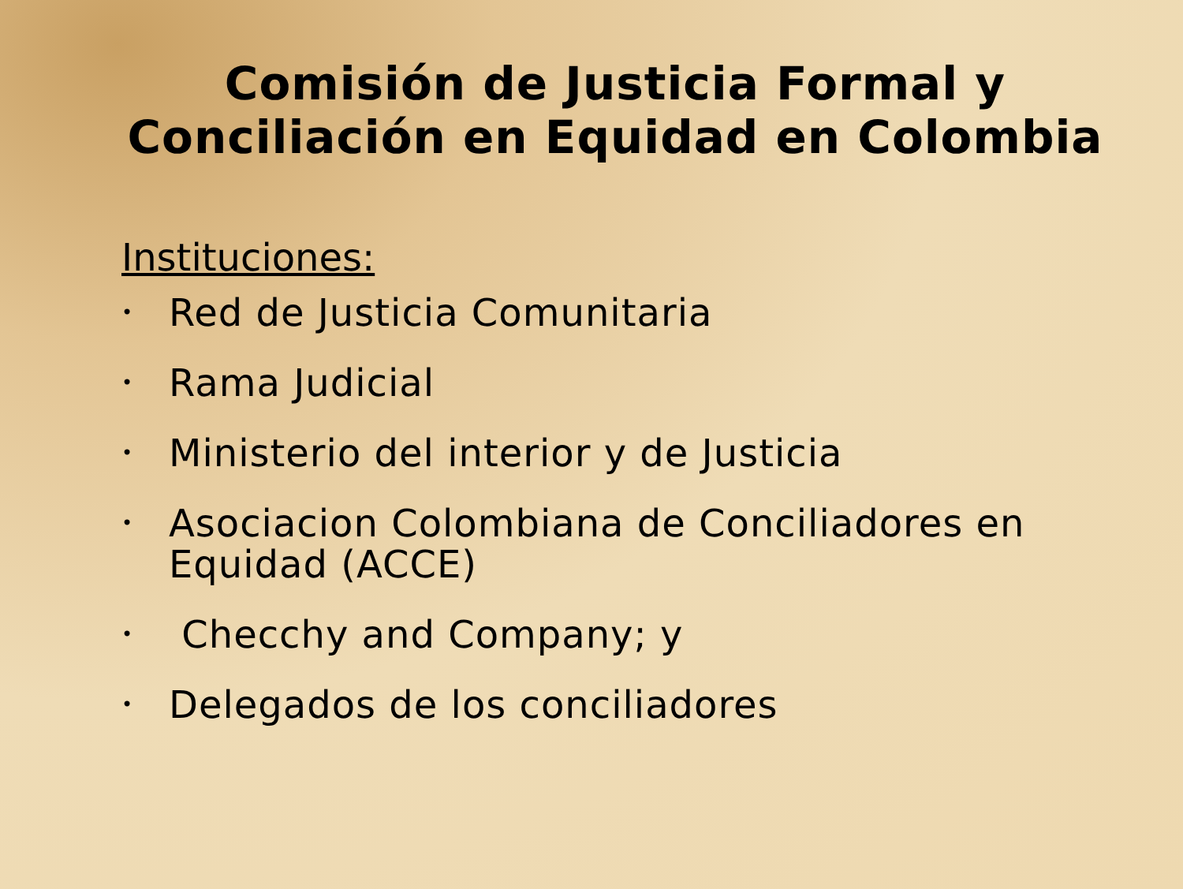Comisión de Justicia Formal y Conciliación en Equidad en Colombia
Instituciones:
• Red de Justicia Comunitaria
• Rama Judicial
• Ministerio del interior y de Justicia
• Asociacion Colombiana de Conciliadores en Equidad (ACCE)
• Checchy and Company; y
• Delegados de los conciliadores